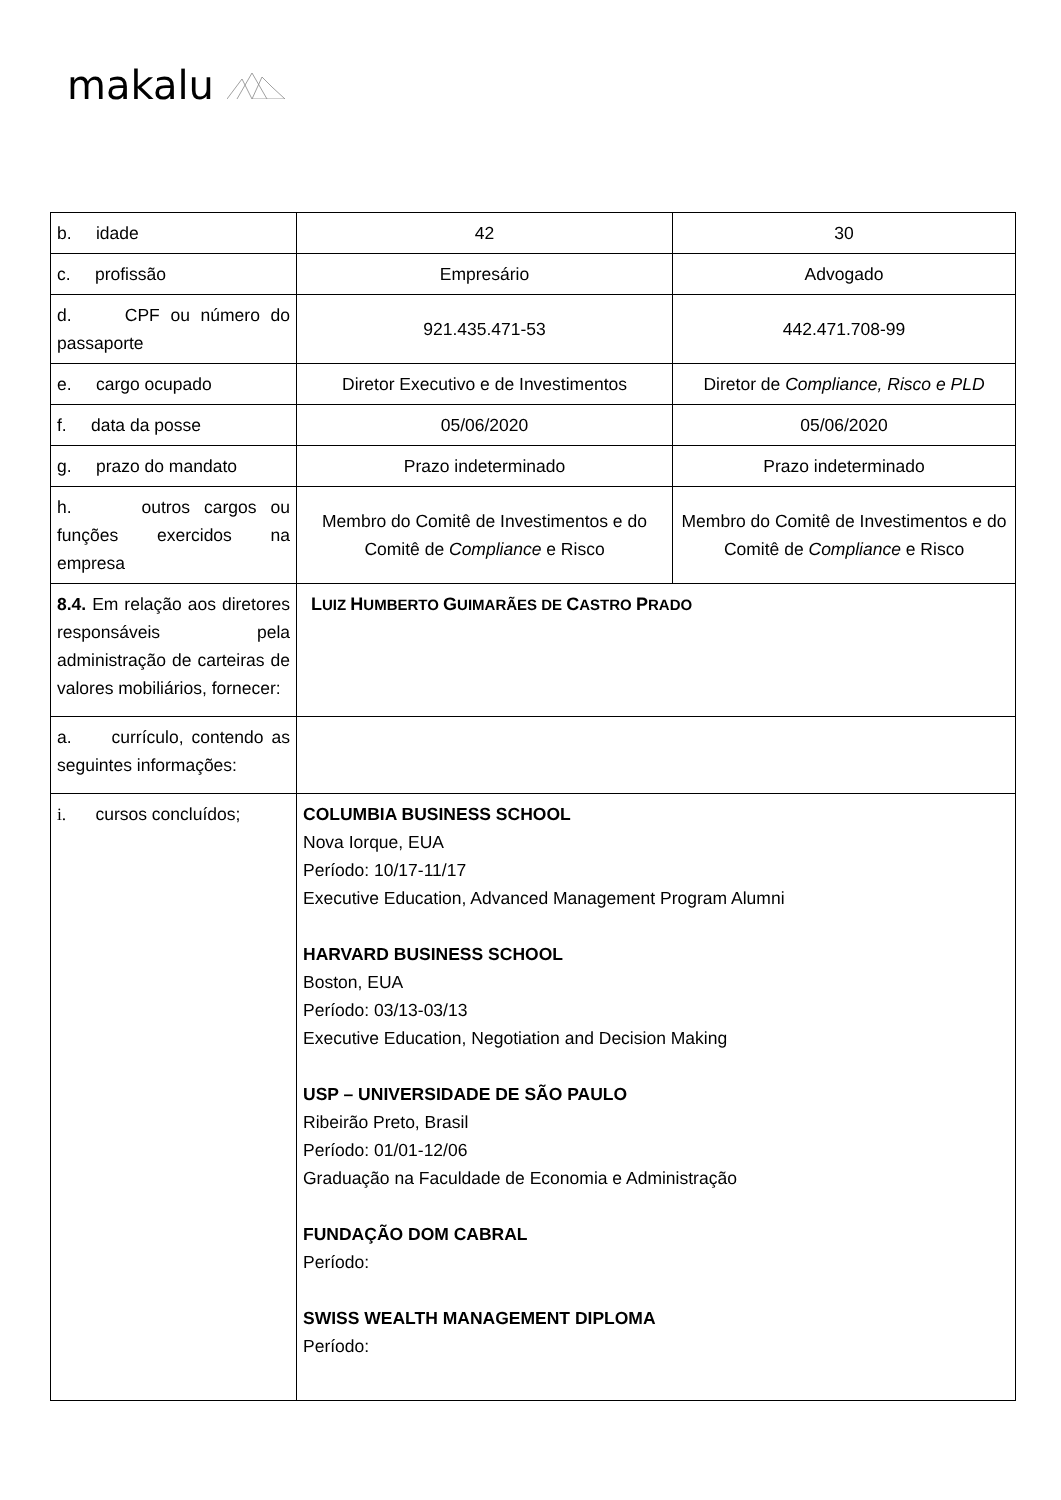makalu
| b. idade | 42 | 30 |
| c. profissão | Empresário | Advogado |
| d. CPF ou número do passaporte | 921.435.471-53 | 442.471.708-99 |
| e. cargo ocupado | Diretor Executivo e de Investimentos | Diretor de Compliance, Risco e PLD |
| f. data da posse | 05/06/2020 | 05/06/2020 |
| g. prazo do mandato | Prazo indeterminado | Prazo indeterminado |
| h. outros cargos ou funções exercidos na empresa | Membro do Comitê de Investimentos e do Comitê de Compliance e Risco | Membro do Comitê de Investimentos e do Comitê de Compliance e Risco |
| 8.4. Em relação aos diretores responsáveis pela administração de carteiras de valores mobiliários, fornecer: | L UIZ H UMBERTO G UIMARÃES DE C ASTRO P RADO | |
| a. currículo, contendo as seguintes informações: | | |
| i. cursos concluídos; | COLUMBIA BUSINESS SCHOOL Nova Iorque, EUA Período: 10/17-11/17 Executive Education, Advanced Management Program Alumni HARVARD BUSINESS SCHOOL Boston, EUA Período: 03/13-03/13 Executive Education, Negotiation and Decision Making USP – UNIVERSIDADE DE SÃO PAULO Ribeirão Preto, Brasil Período: 01/01-12/06 Graduação na Faculdade de Economia e Administração FUNDAÇÃO DOM CABRAL Período: SWISS WEALTH MANAGEMENT DIPLOMA Período: | |